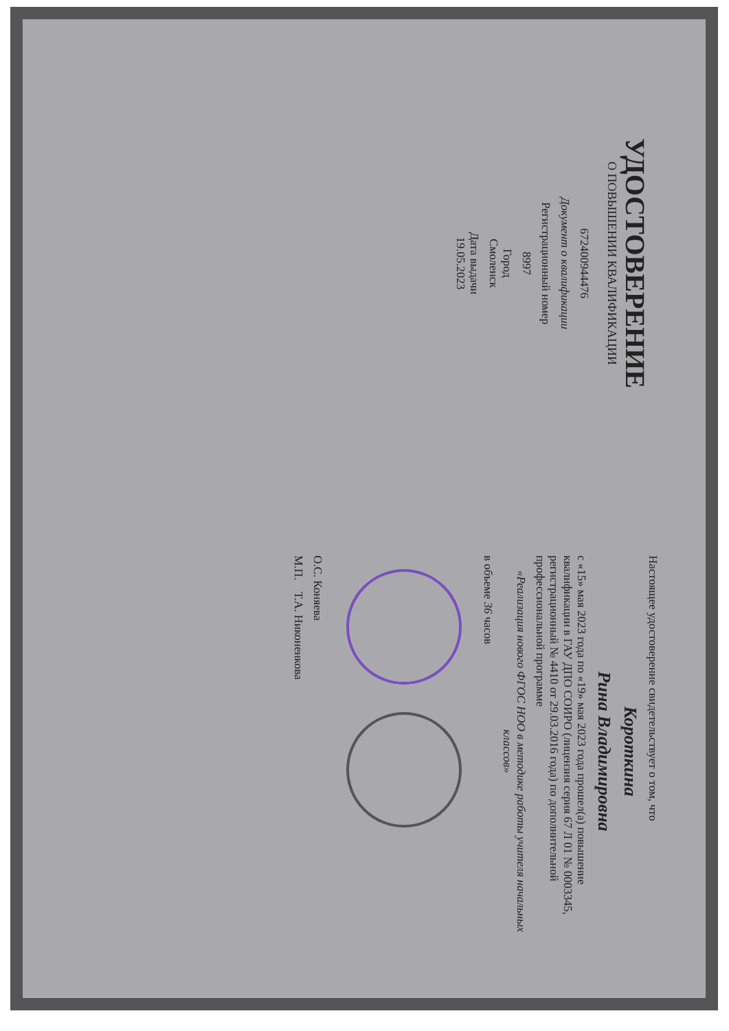УДОСТОВЕРЕНИЕ
О ПОВЫШЕНИИ КВАЛИФИКАЦИИ
672400944476
Документ о квалификации
Регистрационный номер
8997
Город
Смоленск
Дата выдачи
19.05.2023
Настоящее удостоверение свидетельствует о том, что
Короткина
Рина Владимировна
с «15» мая 2023 года по «19» мая 2023 года прошел(а) повышение квалификации в ГАУ ДПО СОИРО (лицензия серия 67 Л 01 № 0003345, регистрационный № 4410 от 29.03.2016 года) по дополнительной профессиональной программе
«Реализация нового ФГОС НОО в методике работы учителя начальных классов»
в объеме 36 часов
О.С. Коняева
М.П. Т.А. Никоненкова